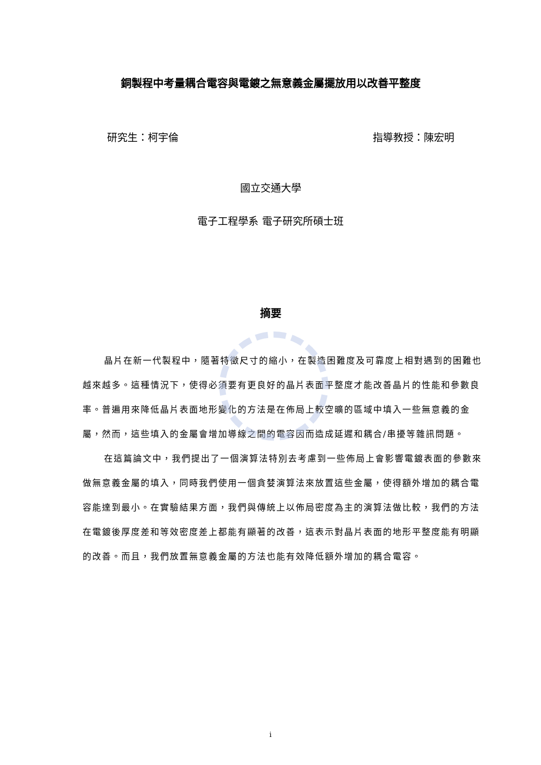銅製程中考量耦合電容與電鍍之無意義金屬擺放用以改善平整度
研究生：柯宇倫 指導教授：陳宏明
國立交通大學
電子工程學系 電子研究所碩士班
摘要
晶片在新一代製程中，隨著特徵尺寸的縮小，在製造困難度及可靠度上相對遇到的困難也越來越多。這種情況下，使得必須要有更良好的晶片表面平整度才能改善晶片的性能和參數良率。普遍用來降低晶片表面地形變化的方法是在佈局上較空曠的區域中填入一些無意義的金屬，然而，這些填入的金屬會增加導線之間的電容因而造成延遲和耦合/串擾等雜訊問題。
在這篇論文中，我們提出了一個演算法特別去考慮到一些佈局上會影響電鍍表面的參數來做無意義金屬的填入，同時我們使用一個貪婪演算法來放置這些金屬，使得額外增加的耦合電容能達到最小。在實驗結果方面，我們與傳統上以佈局密度為主的演算法做比較，我們的方法在電鍍後厚度差和等效密度差上都能有顯著的改善，這表示對晶片表面的地形平整度能有明顯的改善。而且，我們放置無意義金屬的方法也能有效降低額外增加的耦合電容。
i